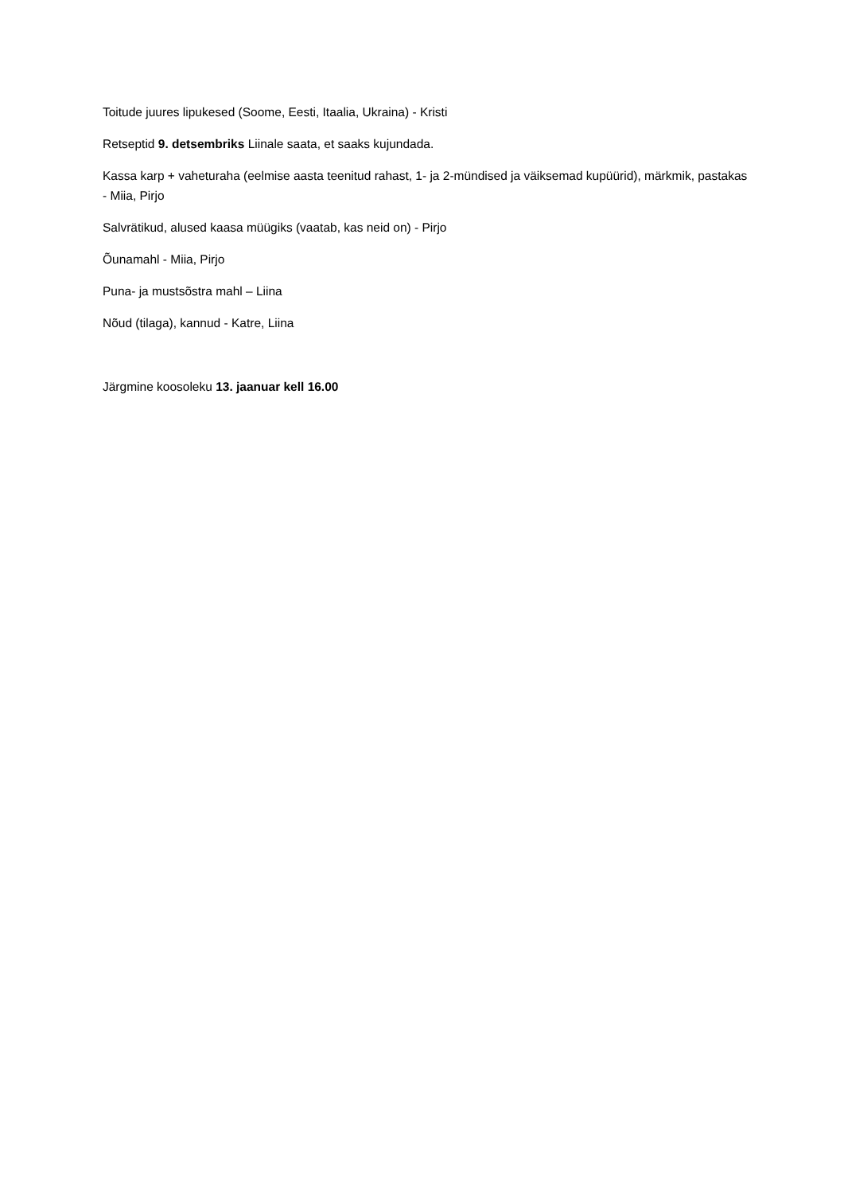Toitude juures lipukesed (Soome, Eesti, Itaalia, Ukraina) - Kristi
Retseptid 9. detsembriks Liinale saata, et saaks kujundada.
Kassa karp + vaheturaha (eelmise aasta teenitud rahast, 1- ja 2-mündised ja väiksemad kupüürid), märkmik, pastakas - Miia, Pirjo
Salvrätikud, alused kaasa müügiks (vaatab, kas neid on) - Pirjo
Õunamahl - Miia, Pirjo
Puna- ja mustsõstra mahl – Liina
Nõud (tilaga), kannud - Katre, Liina
Järgmine koosoleku 13. jaanuar kell 16.00